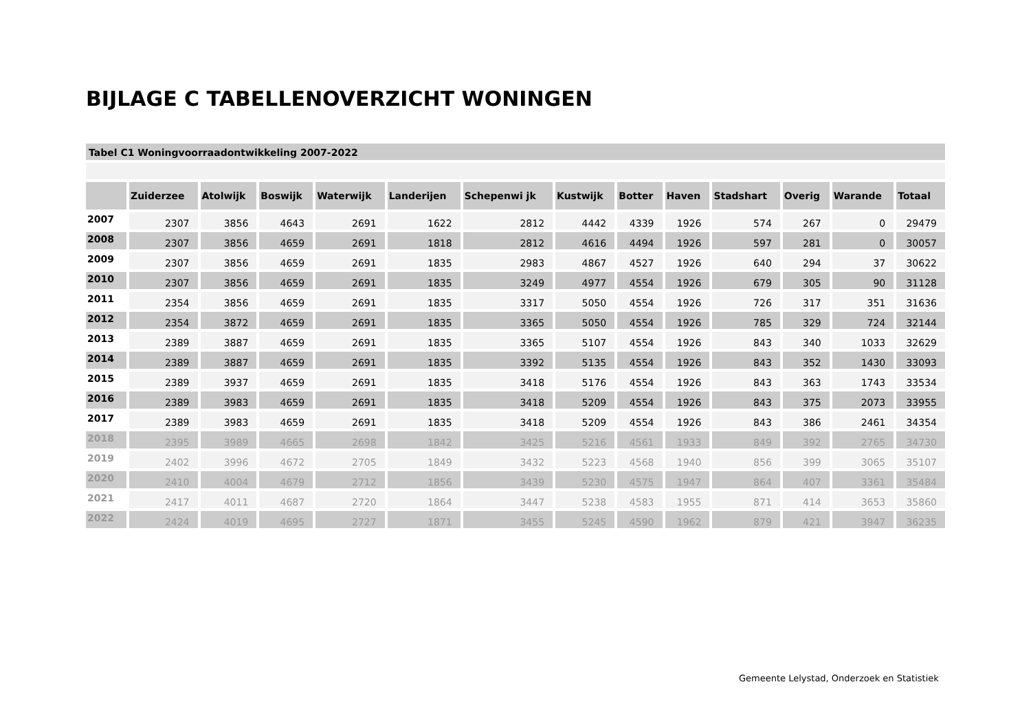BIJLAGE C TABELLENOVERZICHT WONINGEN
Tabel C1 Woningvoorraadontwikkeling 2007-2022
| | Zuiderzee | Atolwijk | Boswijk | Waterwijk | Landerijen | Schepenwi jk | Kustwijk | Botter | Haven | Stadshart | Overig | Warande | Totaal |
| --- | --- | --- | --- | --- | --- | --- | --- | --- | --- | --- | --- | --- | --- |
| 2007 | 2307 | 3856 | 4643 | 2691 | 1622 | 2812 | 4442 | 4339 | 1926 | 574 | 267 | 0 | 29479 |
| 2008 | 2307 | 3856 | 4659 | 2691 | 1818 | 2812 | 4616 | 4494 | 1926 | 597 | 281 | 0 | 30057 |
| 2009 | 2307 | 3856 | 4659 | 2691 | 1835 | 2983 | 4867 | 4527 | 1926 | 640 | 294 | 37 | 30622 |
| 2010 | 2307 | 3856 | 4659 | 2691 | 1835 | 3249 | 4977 | 4554 | 1926 | 679 | 305 | 90 | 31128 |
| 2011 | 2354 | 3856 | 4659 | 2691 | 1835 | 3317 | 5050 | 4554 | 1926 | 726 | 317 | 351 | 31636 |
| 2012 | 2354 | 3872 | 4659 | 2691 | 1835 | 3365 | 5050 | 4554 | 1926 | 785 | 329 | 724 | 32144 |
| 2013 | 2389 | 3887 | 4659 | 2691 | 1835 | 3365 | 5107 | 4554 | 1926 | 843 | 340 | 1033 | 32629 |
| 2014 | 2389 | 3887 | 4659 | 2691 | 1835 | 3392 | 5135 | 4554 | 1926 | 843 | 352 | 1430 | 33093 |
| 2015 | 2389 | 3937 | 4659 | 2691 | 1835 | 3418 | 5176 | 4554 | 1926 | 843 | 363 | 1743 | 33534 |
| 2016 | 2389 | 3983 | 4659 | 2691 | 1835 | 3418 | 5209 | 4554 | 1926 | 843 | 375 | 2073 | 33955 |
| 2017 | 2389 | 3983 | 4659 | 2691 | 1835 | 3418 | 5209 | 4554 | 1926 | 843 | 386 | 2461 | 34354 |
| 2018 | 2395 | 3989 | 4665 | 2698 | 1842 | 3425 | 5216 | 4561 | 1933 | 849 | 392 | 2765 | 34730 |
| 2019 | 2402 | 3996 | 4672 | 2705 | 1849 | 3432 | 5223 | 4568 | 1940 | 856 | 399 | 3065 | 35107 |
| 2020 | 2410 | 4004 | 4679 | 2712 | 1856 | 3439 | 5230 | 4575 | 1947 | 864 | 407 | 3361 | 35484 |
| 2021 | 2417 | 4011 | 4687 | 2720 | 1864 | 3447 | 5238 | 4583 | 1955 | 871 | 414 | 3653 | 35860 |
| 2022 | 2424 | 4019 | 4695 | 2727 | 1871 | 3455 | 5245 | 4590 | 1962 | 879 | 421 | 3947 | 36235 |
Gemeente Lelystad, Onderzoek en Statistiek